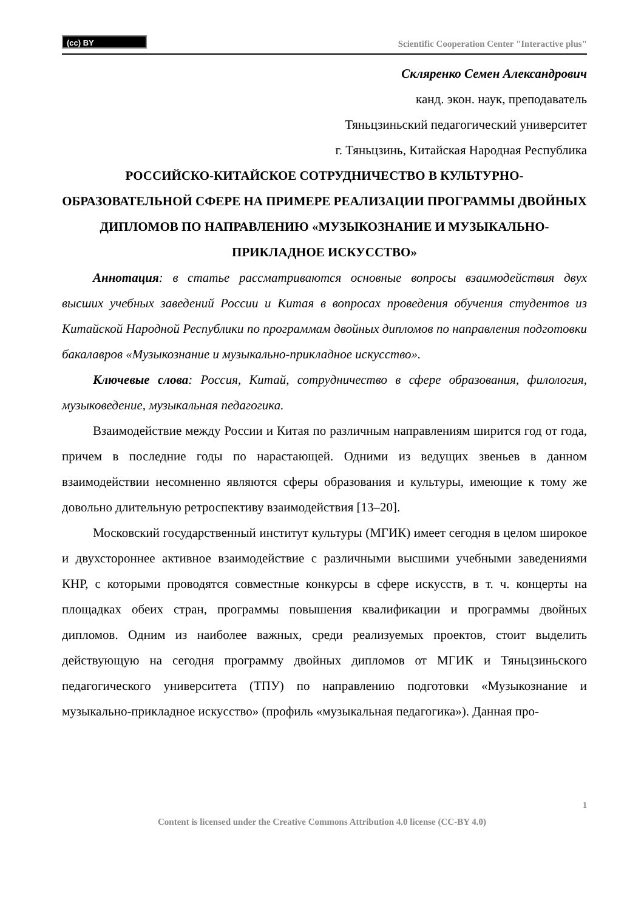(cc) BY
Scientific Cooperation Center "Interactive plus"
Скляренко Семен Александрович
канд. экон. наук, преподаватель
Тяньцзиньский педагогический университет
г. Тяньцзинь, Китайская Народная Республика
РОССИЙСКО-КИТАЙСКОЕ СОТРУДНИЧЕСТВО В КУЛЬТУРНО-ОБРАЗОВАТЕЛЬНОЙ СФЕРЕ НА ПРИМЕРЕ РЕАЛИЗАЦИИ ПРОГРАММЫ ДВОЙНЫХ ДИПЛОМОВ ПО НАПРАВЛЕНИЮ «МУЗЫКОЗНАНИЕ И МУЗЫКАЛЬНО-ПРИКЛАДНОЕ ИСКУССТВО»
Аннотация: в статье рассматриваются основные вопросы взаимодействия двух высших учебных заведений России и Китая в вопросах проведения обучения студентов из Китайской Народной Республики по программам двойных дипломов по направления подготовки бакалавров «Музыкознание и музыкально-прикладное искусство».
Ключевые слова: Россия, Китай, сотрудничество в сфере образования, филология, музыковедение, музыкальная педагогика.
Взаимодействие между России и Китая по различным направлениям ширится год от года, причем в последние годы по нарастающей. Одними из ведущих звеньев в данном взаимодействии несомненно являются сферы образования и культуры, имеющие к тому же довольно длительную ретроспективу взаимодействия [13–20].
Московский государственный институт культуры (МГИК) имеет сегодня в целом широкое и двухстороннее активное взаимодействие с различными высшими учебными заведениями КНР, с которыми проводятся совместные конкурсы в сфере искусств, в т. ч. концерты на площадках обеих стран, программы повышения квалификации и программы двойных дипломов. Одним из наиболее важных, среди реализуемых проектов, стоит выделить действующую на сегодня программу двойных дипломов от МГИК и Тяньцзиньского педагогического университета (ТПУ) по направлению подготовки «Музыкознание и музыкально-прикладное искусство» (профиль «музыкальная педагогика»). Данная про-
1
Content is licensed under the Creative Commons Attribution 4.0 license (CC-BY 4.0)